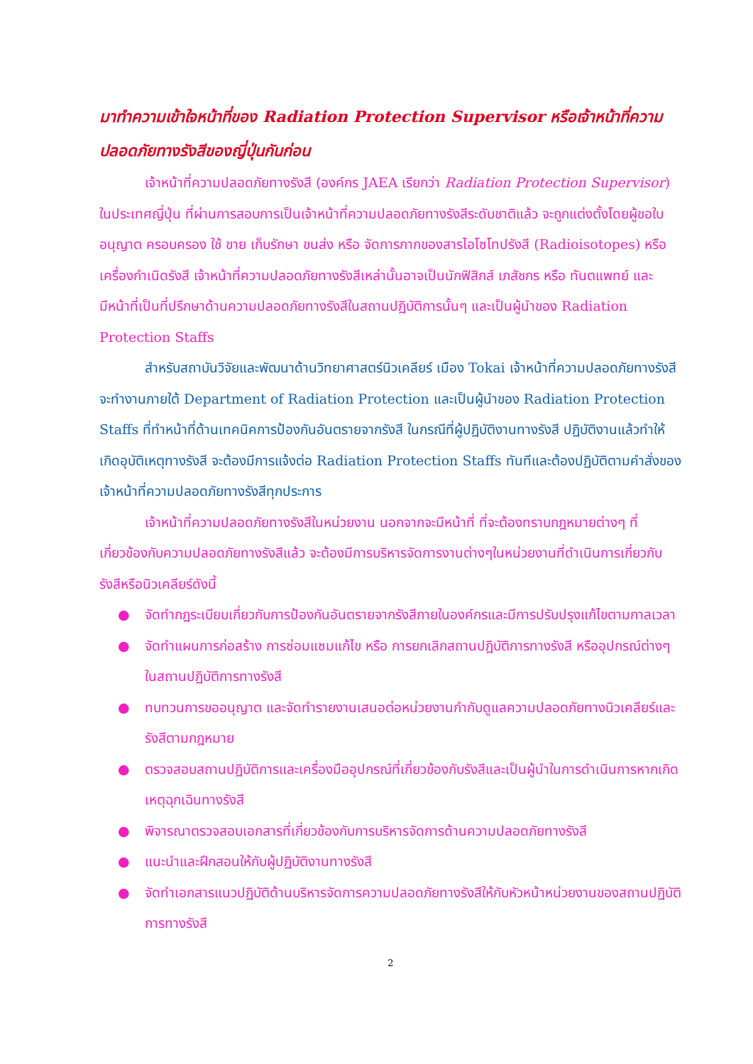มาทำความเข้าใจหน้าที่ของ Radiation Protection Supervisor หรือเจ้าหน้าที่ความปลอดภัยทางรังสีของญี่ปุ่นกันก่อน
เจ้าหน้าที่ความปลอดภัยทางรังสี (องค์กร JAEA เรียกว่า Radiation Protection Supervisor) ในประเทศญี่ปุ่น ที่ผ่านการสอบการเป็นเจ้าหน้าที่ความปลอดภัยทางรังสีระดับชาติแล้ว จะถูกแต่งตั้งโดยผู้ขอใบอนุญาต ครอบครอง ใช้ ขาย เก็บรักษา ขนส่ง หรือ จัดการกากของสารไอโซโทปรังสี (Radioisotopes) หรือเครื่องกำเนิดรังสี เจ้าหน้าที่ความปลอดภัยทางรังสีเหล่านั้นอาจเป็นนักฟิสิกส์ เภสัชกร หรือ ทันตแพทย์ และมีหน้าที่เป็นที่ปรึกษาด้านความปลอดภัยทางรังสีในสถานปฏิบัติการนั้นๆ และเป็นผู้นำของ Radiation Protection Staffs
สำหรับสถาบันวิจัยและพัฒนาด้านวิทยาศาสตร์นิวเคลียร์ เมือง Tokai เจ้าหน้าที่ความปลอดภัยทางรังสีจะทำงานภายใต้ Department of Radiation Protection และเป็นผู้นำของ Radiation Protection Staffs ที่ทำหน้าที่ด้านเทคนิคการป้องกันอันตรายจากรังสี ในกรณีที่ผู้ปฏิบัติงานทางรังสี ปฏิบัติงานแล้วทำให้เกิดอุบัติเหตุทางรังสี จะต้องมีการแจ้งต่อ Radiation Protection Staffs ทันทีและต้องปฏิบัติตามคำสั่งของเจ้าหน้าที่ความปลอดภัยทางรังสีทุกประการ
เจ้าหน้าที่ความปลอดภัยทางรังสีในหน่วยงาน นอกจากจะมีหน้าที่ ที่จะต้องทราบกฎหมายต่างๆ ที่เกี่ยวข้องกับความปลอดภัยทางรังสีแล้ว จะต้องมีการบริหารจัดการงานต่างๆในหน่วยงานที่ดำเนินการเกี่ยวกับรังสีหรือนิวเคลียร์ดังนี้
● จัดทำกฎระเบียบเกี่ยวกับการป้องกันอันตรายจากรังสีภายในองค์กรและมีการปรับปรุงแก้ไขตามกาลเวลา
● จัดทำแผนการก่อสร้าง การซ่อมแซมแก้ไข หรือ การยกเลิกสถานปฏิบัติการทางรังสี หรืออุปกรณ์ต่างๆในสถานปฏิบัติการทางรังสี
● ทบทวนการขออนุญาต และจัดทำรายงานเสนอต่อหน่วยงานกำกับดูแลความปลอดภัยทางนิวเคลียร์และรังสีตามกฎหมาย
● ตรวจสอบสถานปฏิบัติการและเครื่องมืออุปกรณ์ที่เกี่ยวข้องกับรังสีและเป็นผู้นำในการดำเนินการหากเกิดเหตุฉุกเฉินทางรังสี
● พิจารณาตรวจสอบเอกสารที่เกี่ยวข้องกับการบริหารจัดการด้านความปลอดภัยทางรังสี
● แนะนำและฝึกสอนให้กับผู้ปฏิบัติงานทางรังสี
● จัดทำเอกสารแนวปฏิบัติด้านบริหารจัดการความปลอดภัยทางรังสีให้กับหัวหน้าหน่วยงานของสถานปฏิบัติการทางรังสี
2